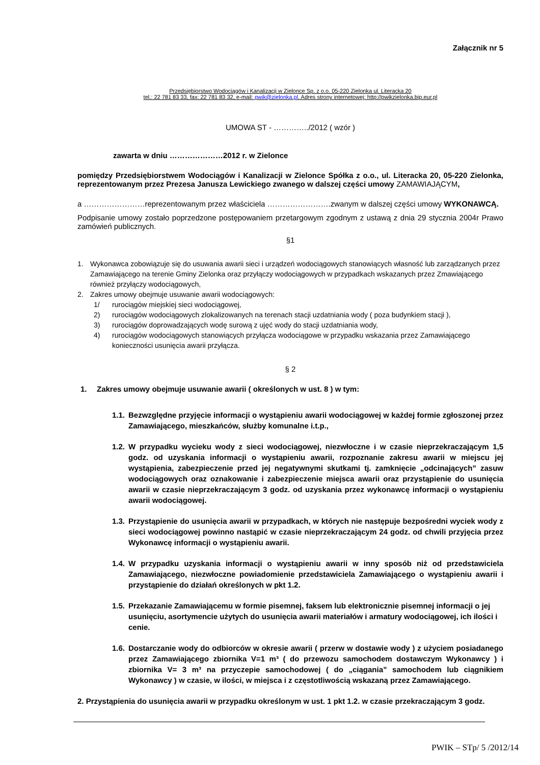Załącznik nr 5
Przedsiębiorstwo Wodociągów i Kanalizacji w Zielonce Sp. z o.o. 05-220 Zielonka ul. Literacka 20
tel.: 22 781 83 33, fax: 22 781 83 32, e-mail: pwik@zielonka.pl. Adres strony internetowej: http://pwikzielonka.bip.eur.pl
UMOWA ST - …………../2012 ( wzór )
zawarta w dniu …………………2012 r. w Zielonce
pomiędzy Przedsiębiorstwem Wodociągów i Kanalizacji w Zielonce Spółka z o.o., ul. Literacka 20, 05-220 Zielonka, reprezentowanym przez Prezesa Janusza Lewickiego zwanego w dalszej części umowy ZAMAWIAJĄCYM,
a ……………………reprezentowanym przez właściciela …………………….zwanym w dalszej części umowy WYKONAWCĄ.
Podpisanie umowy zostało poprzedzone postępowaniem przetargowym zgodnym z ustawą z dnia 29 stycznia 2004r Prawo zamówień publicznych.
§1
1. Wykonawca zobowiązuje się do usuwania awarii sieci i urządzeń wodociągowych stanowiących własność lub zarządzanych przez Zamawiającego na terenie Gminy Zielonka oraz przyłączy wodociągowych w przypadkach wskazanych przez Zmawiającego również przyłączy wodociągowych,
2. Zakres umowy obejmuje usuwanie awarii wodociągowych:
1/ rurociągów miejskiej sieci wodociągowej,
2) rurociągów wodociągowych zlokalizowanych na terenach stacji uzdatniania wody ( poza budynkiem stacji ),
3) rurociągów doprowadzających wodę surową z ujęć wody do stacji uzdatniania wody,
4) rurociągów wodociągowych stanowiących przyłącza wodociągowe w przypadku wskazania przez Zamawiającego konieczności usunięcia awarii przyłącza.
§ 2
1. Zakres umowy obejmuje usuwanie awarii ( określonych w ust. 8 ) w tym:
1.1. Bezwzględne przyjęcie informacji o wystąpieniu awarii wodociągowej w każdej formie zgłoszonej przez Zamawiającego, mieszkańców, służby komunalne i.t.p.,
1.2. W przypadku wycieku wody z sieci wodociągowej, niezwłoczne i w czasie nieprzekraczającym 1,5 godz. od uzyskania informacji o wystąpieniu awarii, rozpoznanie zakresu awarii w miejscu jej wystąpienia, zabezpieczenie przed jej negatywnymi skutkami tj. zamknięcie „odcinających” zasuw wodociągowych oraz oznakowanie i zabezpieczenie miejsca awarii oraz przystąpienie do usunięcia awarii w czasie nieprzekraczającym 3 godz. od uzyskania przez wykonawcę informacji o wystąpieniu awarii wodociągowej.
1.3. Przystąpienie do usunięcia awarii w przypadkach, w których nie następuje bezpośredni wyciek wody z sieci wodociągowej powinno nastąpić w czasie nieprzekraczającym 24 godz. od chwili przyjęcia przez Wykonawcę informacji o wystąpieniu awarii.
1.4. W przypadku uzyskania informacji o wystąpieniu awarii w inny sposób niż od przedstawiciela Zamawiającego, niezwłoczne powiadomienie przedstawiciela Zamawiającego o wystąpieniu awarii i przystąpienie do działań określonych w pkt 1.2.
1.5. Przekazanie Zamawiającemu w formie pisemnej, faksem lub elektronicznie pisemnej informacji o jej usunięciu, asortymencie użytych do usunięcia awarii materiałów i armatury wodociągowej, ich ilości i cenie.
1.6. Dostarczanie wody do odbiorców w okresie awarii ( przerw w dostawie wody ) z użyciem posiadanego przez Zamawiającego zbiornika V=1 m³ ( do przewozu samochodem dostawczym Wykonawcy ) i zbiornika V= 3 m³ na przyczepie samochodowej ( do „ciągania” samochodem lub ciągnikiem Wykonawcy ) w czasie, w ilości, w miejsca i z częstotliwością wskazaną przez Zamawiającego.
2. Przystąpienia do usunięcia awarii w przypadku określonym w ust. 1 pkt 1.2. w czasie przekraczającym 3 godz.
PWIK – STp/ 5 /2012/14